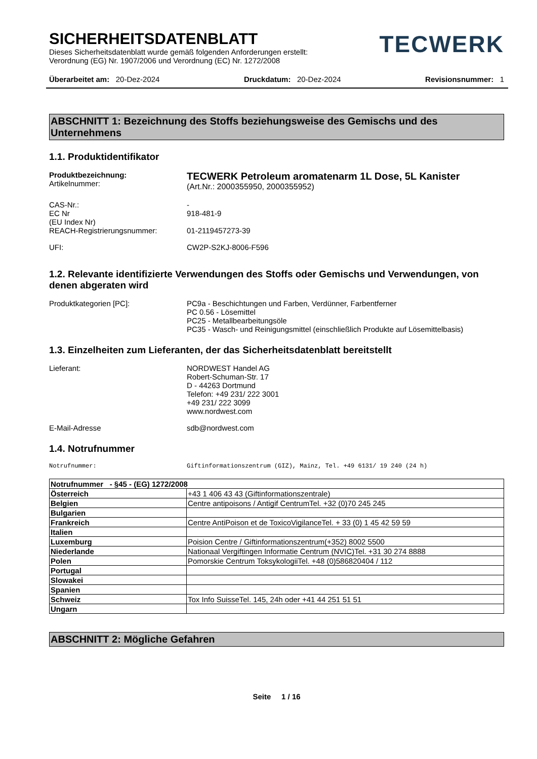TECWERK
SICHERHEITSDATENBLATT
Dieses Sicherheitsdatenblatt wurde gemäß folgenden Anforderungen erstellt:
Verordnung (EG) Nr. 1907/2006 und Verordnung (EC) Nr. 1272/2008
Überarbeitet am: 20-Dez-2024 Druckdatum: 20-Dez-2024 Revisionsnummer: 1
ABSCHNITT 1: Bezeichnung des Stoffs beziehungsweise des Gemischs und des Unternehmens
1.1. Produktidentifikator
Produktbezeichnung:
Artikelnummer:
TECWERK Petroleum aromatenarm 1L Dose, 5L Kanister
(Art.Nr.: 2000355950, 2000355952)
CAS-Nr.:
EC Nr
(EU Index Nr)
REACH-Registrierungsnummer:
-
918-481-9
01-2119457273-39
UFI: CW2P-S2KJ-8006-F596
1.2. Relevante identifizierte Verwendungen des Stoffs oder Gemischs und Verwendungen, von denen abgeraten wird
Produktkategorien [PC]: PC9a - Beschichtungen und Farben, Verdünner, Farbentferner
PC 0.56 - Lösemittel
PC25 - Metallbearbeitungsöle
PC35 - Wasch- und Reinigungsmittel (einschließlich Produkte auf Lösemittelbasis)
1.3. Einzelheiten zum Lieferanten, der das Sicherheitsdatenblatt bereitstellt
Lieferant: NORDWEST Handel AG
Robert-Schuman-Str. 17
D - 44263 Dortmund
Telefon: +49 231/ 222 3001
+49 231/ 222 3099
www.nordwest.com
E-Mail-Adresse sdb@nordwest.com
1.4. Notrufnummer
Notrufnummer: Giftinformationszentrum (GIZ), Mainz, Tel. +49 6131/ 19 240 (24 h)
| Notrufnummer - §45 - (EG) 1272/2008 | |
| Österreich | +43 1 406 43 43 (Giftinformationszentrale) |
| Belgien | Centre antipoisons / Antigif CentrumTel. +32 (0)70 245 245 |
| Bulgarien | |
| Frankreich | Centre AntiPoison et de ToxicoVigilanceTel. + 33 (0) 1 45 42 59 59 |
| Italien | |
| Luxemburg | Poision Centre / Giftinformationszentrum(+352) 8002 5500 |
| Niederlande | Nationaal Vergiftingen Informatie Centrum (NVIC)Tel. +31 30 274 8888 |
| Polen | Pomorskie Centrum ToksykologiiTel. +48 (0)586820404 / 112 |
| Portugal | |
| Slowakei | |
| Spanien | |
| Schweiz | Tox Info SuisseTel. 145, 24h oder +41 44 251 51 51 |
| Ungarn | |
ABSCHNITT 2: Mögliche Gefahren
Seite 1 / 16